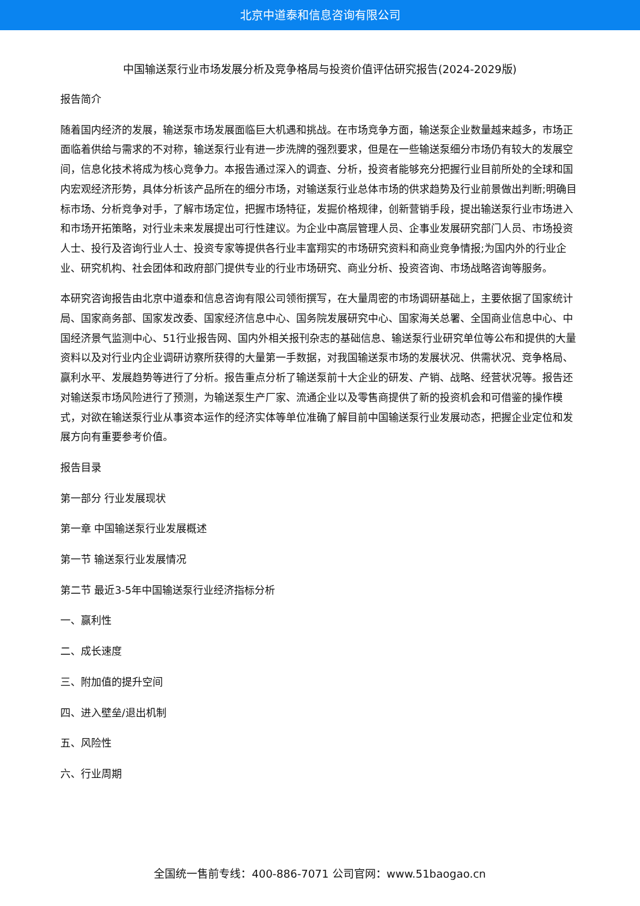北京中道泰和信息咨询有限公司
中国输送泵行业市场发展分析及竞争格局与投资价值评估研究报告(2024-2029版)
报告简介
随着国内经济的发展，输送泵市场发展面临巨大机遇和挑战。在市场竞争方面，输送泵企业数量越来越多，市场正面临着供给与需求的不对称，输送泵行业有进一步洗牌的强烈要求，但是在一些输送泵细分市场仍有较大的发展空间，信息化技术将成为核心竞争力。本报告通过深入的调查、分析，投资者能够充分把握行业目前所处的全球和国内宏观经济形势，具体分析该产品所在的细分市场，对输送泵行业总体市场的供求趋势及行业前景做出判断;明确目标市场、分析竞争对手，了解市场定位，把握市场特征，发掘价格规律，创新营销手段，提出输送泵行业市场进入和市场开拓策略，对行业未来发展提出可行性建议。为企业中高层管理人员、企事业发展研究部门人员、市场投资人士、投行及咨询行业人士、投资专家等提供各行业丰富翔实的市场研究资料和商业竞争情报;为国内外的行业企业、研究机构、社会团体和政府部门提供专业的行业市场研究、商业分析、投资咨询、市场战略咨询等服务。
本研究咨询报告由北京中道泰和信息咨询有限公司领衔撰写，在大量周密的市场调研基础上，主要依据了国家统计局、国家商务部、国家发改委、国家经济信息中心、国务院发展研究中心、国家海关总署、全国商业信息中心、中国经济景气监测中心、51行业报告网、国内外相关报刊杂志的基础信息、输送泵行业研究单位等公布和提供的大量资料以及对行业内企业调研访察所获得的大量第一手数据，对我国输送泵市场的发展状况、供需状况、竞争格局、赢利水平、发展趋势等进行了分析。报告重点分析了输送泵前十大企业的研发、产销、战略、经营状况等。报告还对输送泵市场风险进行了预测，为输送泵生产厂家、流通企业以及零售商提供了新的投资机会和可借鉴的操作模式，对欲在输送泵行业从事资本运作的经济实体等单位准确了解目前中国输送泵行业发展动态，把握企业定位和发展方向有重要参考价值。
报告目录
第一部分 行业发展现状
第一章 中国输送泵行业发展概述
第一节 输送泵行业发展情况
第二节 最近3-5年中国输送泵行业经济指标分析
一、赢利性
二、成长速度
三、附加值的提升空间
四、进入壁垒/退出机制
五、风险性
六、行业周期
全国统一售前专线：400-886-7071 公司官网：www.51baogao.cn